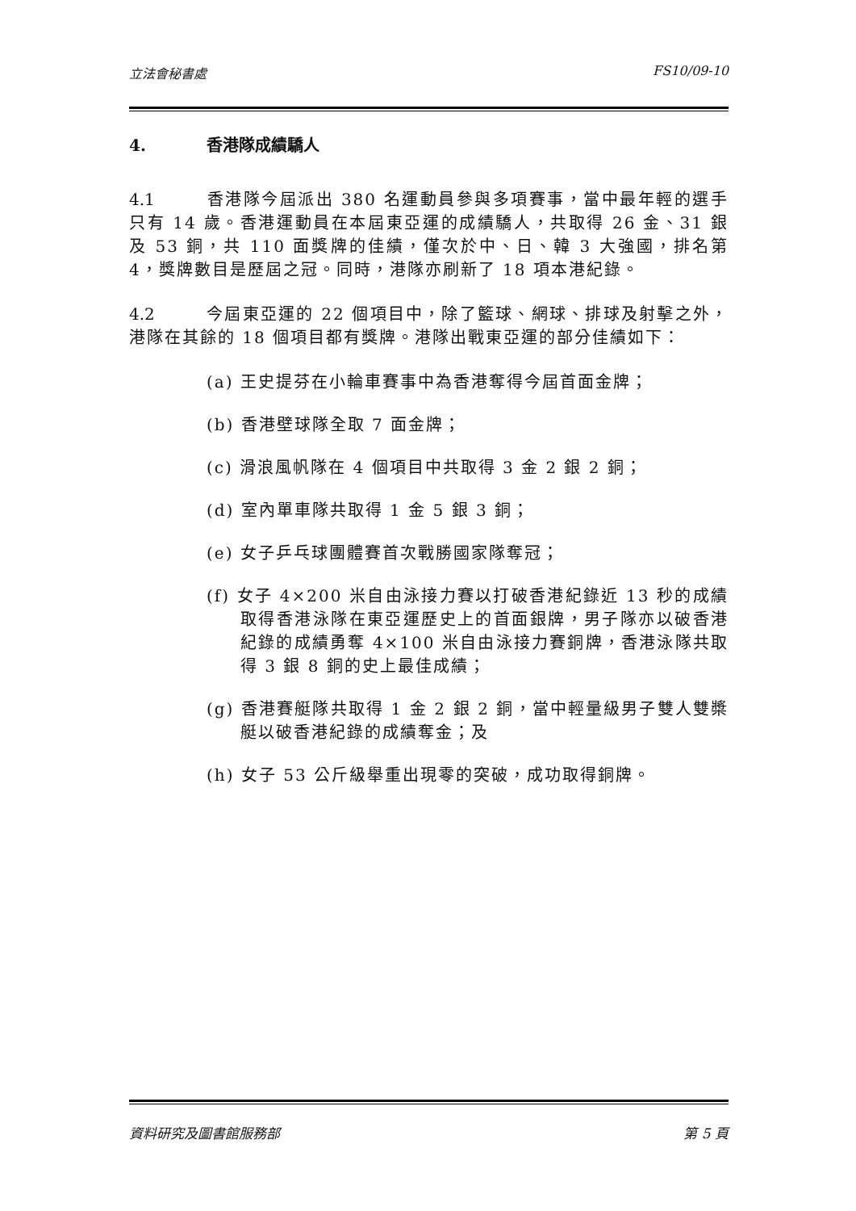立法會秘書處 FS10/09-10
4. 香港隊成績驕人
4.1 香港隊今屆派出 380 名運動員參與多項賽事，當中最年輕的選手只有 14 歲。香港運動員在本屆東亞運的成績驕人，共取得 26 金、31 銀及 53 銅，共 110 面獎牌的佳績，僅次於中、日、韓 3 大強國，排名第 4，獎牌數目是歷屆之冠。同時，港隊亦刷新了 18 項本港紀錄。
4.2 今屆東亞運的 22 個項目中，除了籃球、網球、排球及射擊之外，港隊在其餘的 18 個項目都有獎牌。港隊出戰東亞運的部分佳績如下：
(a) 王史提芬在小輪車賽事中為香港奪得今屆首面金牌；
(b) 香港壁球隊全取 7 面金牌；
(c) 滑浪風帆隊在 4 個項目中共取得 3 金 2 銀 2 銅；
(d) 室內單車隊共取得 1 金 5 銀 3 銅；
(e) 女子乒乓球團體賽首次戰勝國家隊奪冠；
(f) 女子 4×200 米自由泳接力賽以打破香港紀錄近 13 秒的成績取得香港泳隊在東亞運歷史上的首面銀牌，男子隊亦以破香港紀錄的成績勇奪 4×100 米自由泳接力賽銅牌，香港泳隊共取得 3 銀 8 銅的史上最佳成績；
(g) 香港賽艇隊共取得 1 金 2 銀 2 銅，當中輕量級男子雙人雙槳艇以破香港紀錄的成績奪金；及
(h) 女子 53 公斤級舉重出現零的突破，成功取得銅牌。
資料研究及圖書館服務部 第 5 頁